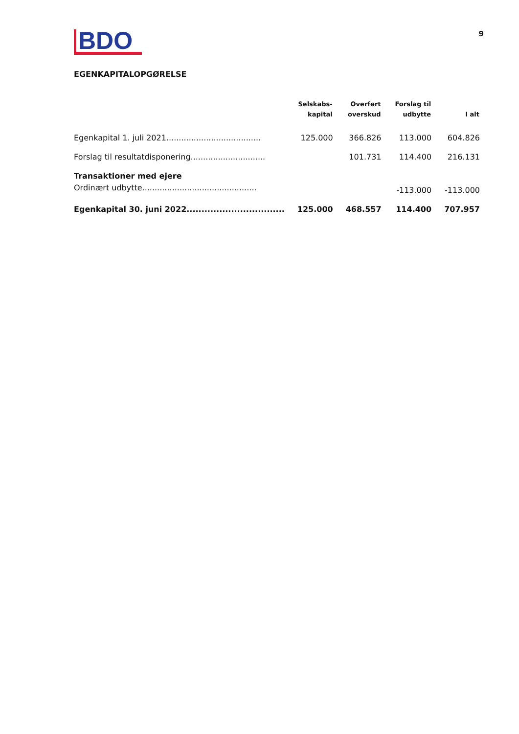BDO
9
EGENKAPITALOPGØRELSE
| | Selskabs- kapital | Overført overskud | Forslag til udbytte | I alt |
| --- | --- | --- | --- | --- |
| Egenkapital 1. juli 2021...................................... | 125.000 | 366.826 | 113.000 | 604.826 |
| Forslag til resultatdisponering.............................. | | 101.731 | 114.400 | 216.131 |
| Transaktioner med ejere | | | | |
| Ordinært udbytte.............................................. | | | -113.000 | -113.000 |
| Egenkapital 30. juni 2022................................. | 125.000 | 468.557 | 114.400 | 707.957 |